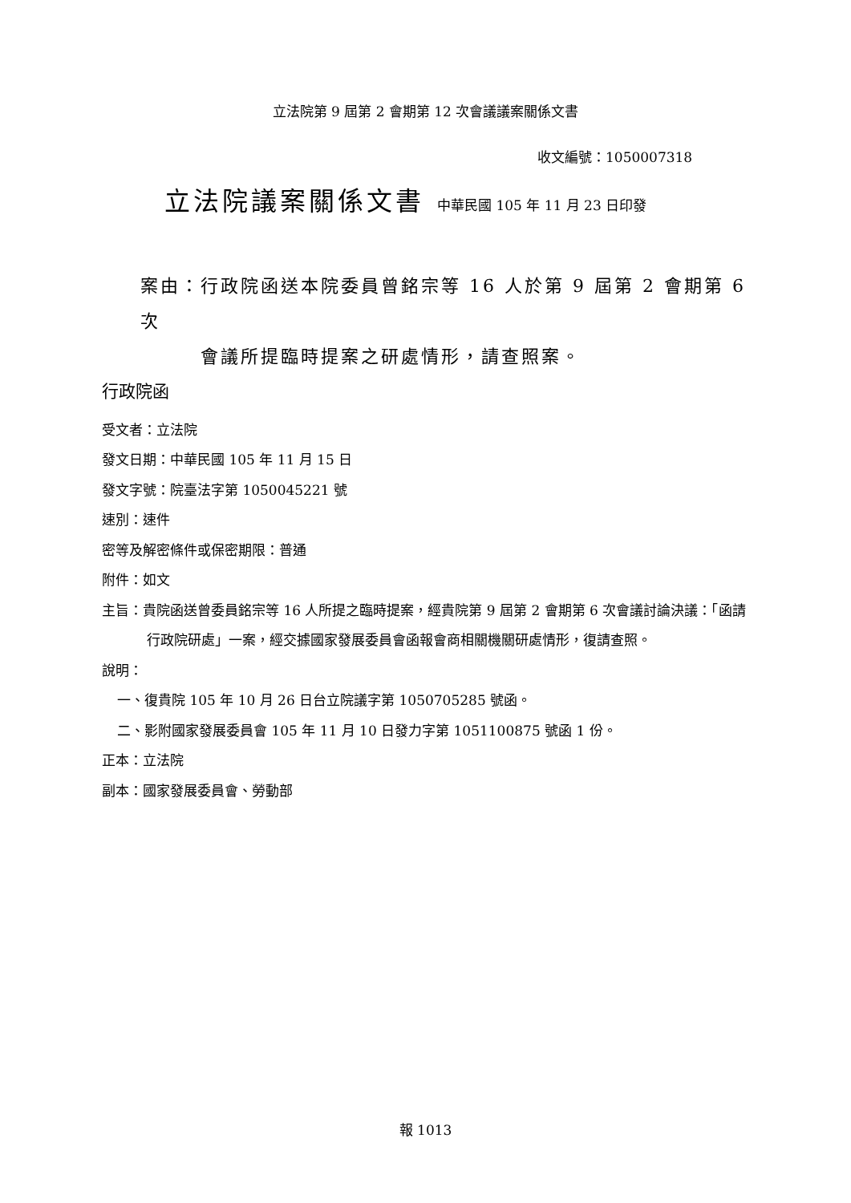立法院第 9 屆第 2 會期第 12 次會議議案關係文書
收文編號：1050007318
立法院議案關係文書 中華民國 105 年 11 月 23 日印發
案由：行政院函送本院委員曾銘宗等 16 人於第 9 屆第 2 會期第 6 次
會議所提臨時提案之研處情形，請查照案。
行政院函
受文者：立法院
發文日期：中華民國 105 年 11 月 15 日
發文字號：院臺法字第 1050045221 號
速別：速件
密等及解密條件或保密期限：普通
附件：如文
主旨：貴院函送曾委員銘宗等 16 人所提之臨時提案，經貴院第 9 屆第 2 會期第 6 次會議討論決議：「函請行政院研處」一案，經交據國家發展委員會函報會商相關機關研處情形，復請查照。
說明：
一、復貴院 105 年 10 月 26 日台立院議字第 1050705285 號函。
二、影附國家發展委員會 105 年 11 月 10 日發力字第 1051100875 號函 1 份。
正本：立法院
副本：國家發展委員會、勞動部
報 1013